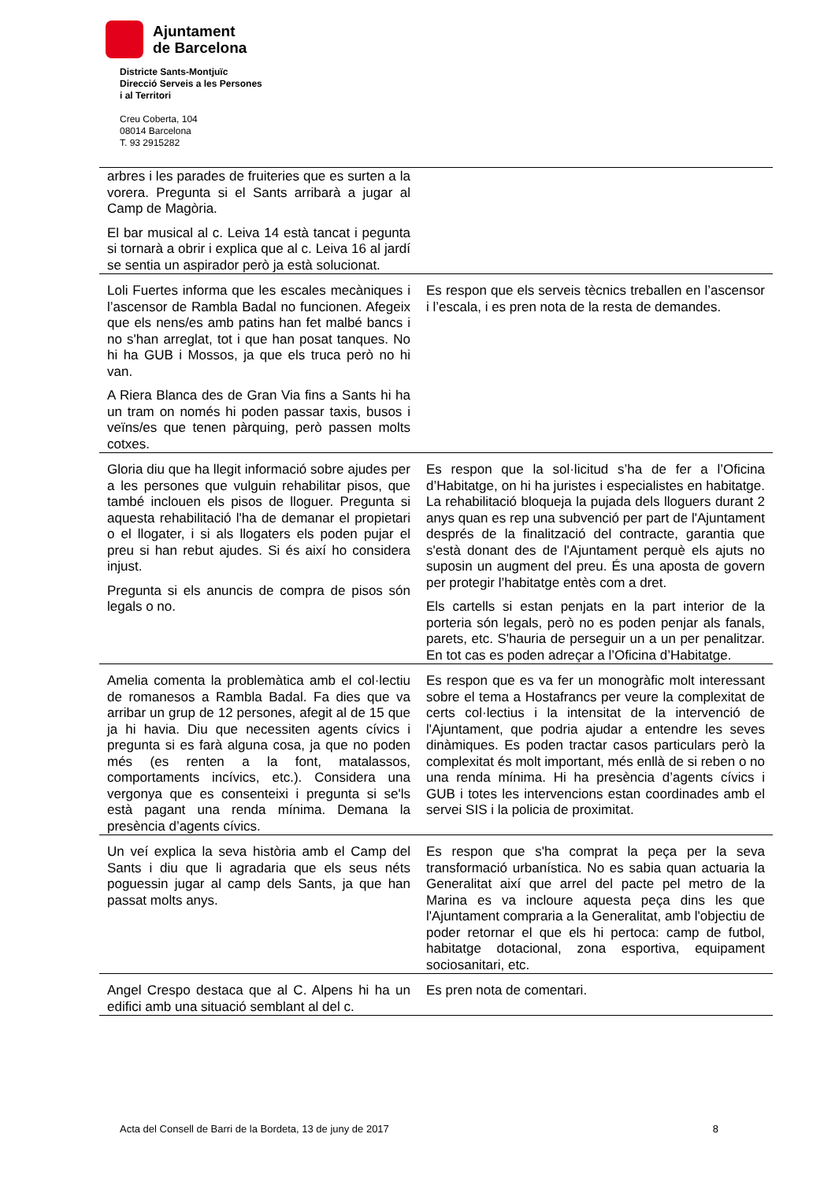Ajuntament
de Barcelona
Districte Sants-Montjuïc
Direcció Serveis a les Persones
i al Territori
Creu Coberta, 104
08014 Barcelona
T. 93 2915282
| arbres i les parades de fruiteries que es surten a la vorera. Pregunta si el Sants arribarà a jugar al Camp de Magòria. El bar musical al c. Leiva 14 està tancat i pegunta si tornarà a obrir i explica que al c. Leiva 16 al jardí se sentia un aspirador però ja està solucionat. | |
| Loli Fuertes informa que les escales mecàniques i l’ascensor de Rambla Badal no funcionen. Afegeix que els nens/es amb patins han fet malbé bancs i no s'han arreglat, tot i que han posat tanques. No hi ha GUB i Mossos, ja que els truca però no hi van. A Riera Blanca des de Gran Via fins a Sants hi ha un tram on només hi poden passar taxis, busos i veïns/es que tenen pàrquing, però passen molts cotxes. | Es respon que els serveis tècnics treballen en l’ascensor i l’escala, i es pren nota de la resta de demandes. |
| Gloria diu que ha llegit informació sobre ajudes per a les persones que vulguin rehabilitar pisos, que també inclouen els pisos de lloguer. Pregunta si aquesta rehabilitació l'ha de demanar el propietari o el llogater, i si als llogaters els poden pujar el preu si han rebut ajudes. Si és així ho considera injust. Pregunta si els anuncis de compra de pisos són legals o no. | Es respon que la sol·licitud s’ha de fer a l’Oficina d’Habitatge, on hi ha juristes i especialistes en habitatge. La rehabilitació bloqueja la pujada dels lloguers durant 2 anys quan es rep una subvenció per part de l'Ajuntament després de la finalització del contracte, garantia que s'està donant des de l'Ajuntament perquè els ajuts no suposin un augment del preu. És una aposta de govern per protegir l’habitatge entès com a dret. Els cartells si estan penjats en la part interior de la porteria són legals, però no es poden penjar als fanals, parets, etc. S'hauria de perseguir un a un per penalitzar. En tot cas es poden adreçar a l’Oficina d’Habitatge. |
| Amelia comenta la problemàtica amb el col·lectiu de romanesos a Rambla Badal. Fa dies que va arribar un grup de 12 persones, afegit al de 15 que ja hi havia. Diu que necessiten agents cívics i pregunta si es farà alguna cosa, ja que no poden més (es renten a la font, matalassos, comportaments incívics, etc.). Considera una vergonya que es consenteixi i pregunta si se'ls està pagant una renda mínima. Demana la presència d’agents cívics. | Es respon que es va fer un monogràfic molt interessant sobre el tema a Hostafrancs per veure la complexitat de certs col·lectius i la intensitat de la intervenció de l'Ajuntament, que podria ajudar a entendre les seves dinàmiques. Es poden tractar casos particulars però la complexitat és molt important, més enllà de si reben o no una renda mínima. Hi ha presència d’agents cívics i GUB i totes les intervencions estan coordinades amb el servei SIS i la policia de proximitat. |
| Un veí explica la seva història amb el Camp del Sants i diu que li agradaria que els seus néts poguessin jugar al camp dels Sants, ja que han passat molts anys. | Es respon que s'ha comprat la peça per la seva transformació urbanística. No es sabia quan actuaria la Generalitat així que arrel del pacte pel metro de la Marina es va incloure aquesta peça dins les que l'Ajuntament compraria a la Generalitat, amb l'objectiu de poder retornar el que els hi pertoca: camp de futbol, habitatge dotacional, zona esportiva, equipament sociosanitari, etc. |
| Angel Crespo destaca que al C. Alpens hi ha un edifici amb una situació semblant al del c. | Es pren nota de comentari. |
Acta del Consell de Barri de la Bordeta, 13 de juny de 2017 8